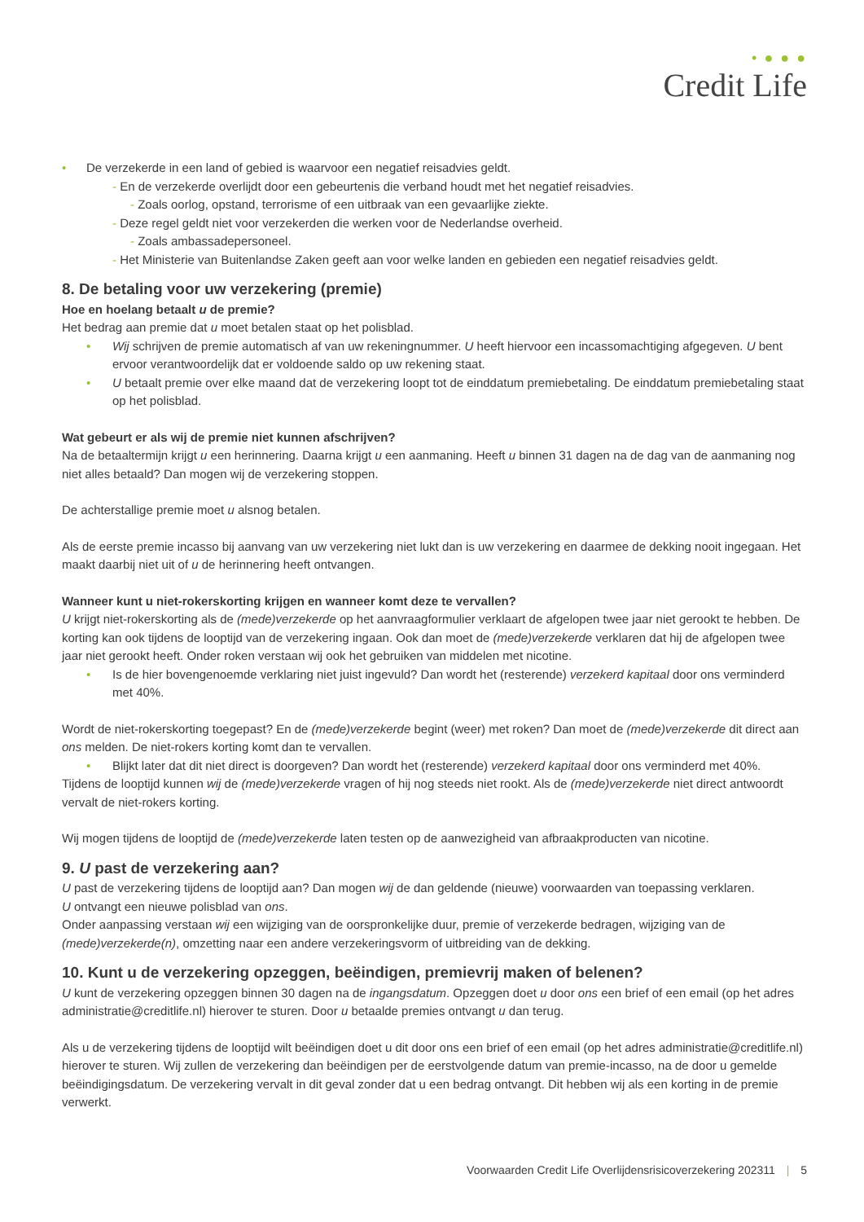• ● ● ●
Credit Life
• De verzekerde in een land of gebied is waarvoor een negatief reisadvies geldt.
- En de verzekerde overlijdt door een gebeurtenis die verband houdt met het negatief reisadvies.
- Zoals oorlog, opstand, terrorisme of een uitbraak van een gevaarlijke ziekte.
- Deze regel geldt niet voor verzekerden die werken voor de Nederlandse overheid.
- Zoals ambassadepersoneel.
- Het Ministerie van Buitenlandse Zaken geeft aan voor welke landen en gebieden een negatief reisadvies geldt.
8. De betaling voor uw verzekering (premie)
Hoe en hoelang betaalt u de premie?
Het bedrag aan premie dat u moet betalen staat op het polisblad.
• Wij schrijven de premie automatisch af van uw rekeningnummer. U heeft hiervoor een incassomachtiging afgegeven. U bent ervoor verantwoordelijk dat er voldoende saldo op uw rekening staat.
• U betaalt premie over elke maand dat de verzekering loopt tot de einddatum premiebetaling. De einddatum premiebetaling staat op het polisblad.
Wat gebeurt er als wij de premie niet kunnen afschrijven?
Na de betaaltermijn krijgt u een herinnering. Daarna krijgt u een aanmaning. Heeft u binnen 31 dagen na de dag van de aanmaning nog niet alles betaald? Dan mogen wij de verzekering stoppen.
De achterstallige premie moet u alsnog betalen.
Als de eerste premie incasso bij aanvang van uw verzekering niet lukt dan is uw verzekering en daarmee de dekking nooit ingegaan. Het maakt daarbij niet uit of u de herinnering heeft ontvangen.
Wanneer kunt u niet-rokerskorting krijgen en wanneer komt deze te vervallen?
U krijgt niet-rokerskorting als de (mede)verzekerde op het aanvraagformulier verklaart de afgelopen twee jaar niet gerookt te hebben. De korting kan ook tijdens de looptijd van de verzekering ingaan. Ook dan moet de (mede)verzekerde verklaren dat hij de afgelopen twee jaar niet gerookt heeft. Onder roken verstaan wij ook het gebruiken van middelen met nicotine.
• Is de hier bovengenoemde verklaring niet juist ingevuld? Dan wordt het (resterende) verzekerd kapitaal door ons verminderd met 40%.
Wordt de niet-rokerskorting toegepast? En de (mede)verzekerde begint (weer) met roken? Dan moet de (mede)verzekerde dit direct aan ons melden. De niet-rokers korting komt dan te vervallen.
• Blijkt later dat dit niet direct is doorgeven? Dan wordt het (resterende) verzekerd kapitaal door ons verminderd met 40%.
Tijdens de looptijd kunnen wij de (mede)verzekerde vragen of hij nog steeds niet rookt. Als de (mede)verzekerde niet direct antwoordt vervalt de niet-rokers korting.
Wij mogen tijdens de looptijd de (mede)verzekerde laten testen op de aanwezigheid van afbraakproducten van nicotine.
9. U past de verzekering aan?
U past de verzekering tijdens de looptijd aan? Dan mogen wij de dan geldende (nieuwe) voorwaarden van toepassing verklaren.
U ontvangt een nieuwe polisblad van ons.
Onder aanpassing verstaan wij een wijziging van de oorspronkelijke duur, premie of verzekerde bedragen, wijziging van de (mede)verzekerde(n), omzetting naar een andere verzekeringsvorm of uitbreiding van de dekking.
10. Kunt u de verzekering opzeggen, beëindigen, premievrij maken of belenen?
U kunt de verzekering opzeggen binnen 30 dagen na de ingangsdatum. Opzeggen doet u door ons een brief of een email (op het adres administratie@creditlife.nl) hierover te sturen. Door u betaalde premies ontvangt u dan terug.
Als u de verzekering tijdens de looptijd wilt beëindigen doet u dit door ons een brief of een email (op het adres administratie@creditlife.nl) hierover te sturen. Wij zullen de verzekering dan beëindigen per de eerstvolgende datum van premie-incasso, na de door u gemelde beëindigingsdatum. De verzekering vervalt in dit geval zonder dat u een bedrag ontvangt. Dit hebben wij als een korting in de premie verwerkt.
Voorwaarden Credit Life Overlijdensrisicoverzekering 202311 | 5